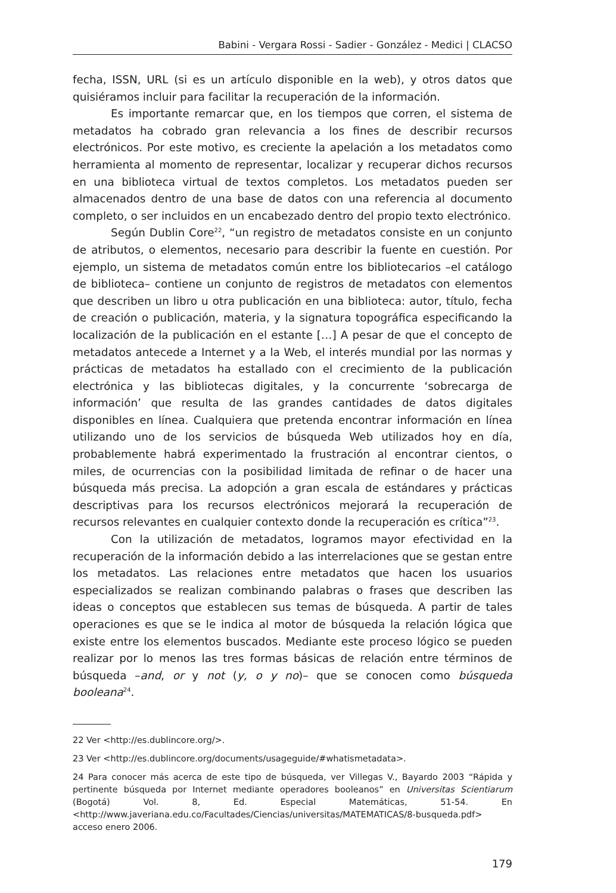Babini - Vergara Rossi - Sadier - González - Medici | CLACSO
fecha, ISSN, URL (si es un artículo disponible en la web), y otros datos que quisiéramos incluir para facilitar la recuperación de la información.
Es importante remarcar que, en los tiempos que corren, el sistema de metadatos ha cobrado gran relevancia a los fines de describir recursos electrónicos. Por este motivo, es creciente la apelación a los metadatos como herramienta al momento de representar, localizar y recuperar dichos recursos en una biblioteca virtual de textos completos. Los metadatos pueden ser almacenados dentro de una base de datos con una referencia al documento completo, o ser incluidos en un encabezado dentro del propio texto electrónico.
Según Dublin Core<sup>22</sup>, “un registro de metadatos consiste en un conjunto de atributos, o elementos, necesario para describir la fuente en cuestión. Por ejemplo, un sistema de metadatos común entre los bibliotecarios –el catálogo de biblioteca– contiene un conjunto de registros de metadatos con elementos que describen un libro u otra publicación en una biblioteca: autor, título, fecha de creación o publicación, materia, y la signatura topográfica especificando la localización de la publicación en el estante […] A pesar de que el concepto de metadatos antecede a Internet y a la Web, el interés mundial por las normas y prácticas de metadatos ha estallado con el crecimiento de la publicación electrónica y las bibliotecas digitales, y la concurrente ‘sobrecarga de información’ que resulta de las grandes cantidades de datos digitales disponibles en línea. Cualquiera que pretenda encontrar información en línea utilizando uno de los servicios de búsqueda Web utilizados hoy en día, probablemente habrá experimentado la frustración al encontrar cientos, o miles, de ocurrencias con la posibilidad limitada de refinar o de hacer una búsqueda más precisa. La adopción a gran escala de estándares y prácticas descriptivas para los recursos electrónicos mejorará la recuperación de recursos relevantes en cualquier contexto donde la recuperación es crítica”<sup>23</sup>.
Con la utilización de metadatos, logramos mayor efectividad en la recuperación de la información debido a las interrelaciones que se gestan entre los metadatos. Las relaciones entre metadatos que hacen los usuarios especializados se realizan combinando palabras o frases que describen las ideas o conceptos que establecen sus temas de búsqueda. A partir de tales operaciones es que se le indica al motor de búsqueda la relación lógica que existe entre los elementos buscados. Mediante este proceso lógico se pueden realizar por lo menos las tres formas básicas de relación entre términos de búsqueda –and, or y not (y, o y no)– que se conocen como búsqueda booleana<sup>24</sup>.
22 Ver <http://es.dublincore.org/>.
23 Ver <http://es.dublincore.org/documents/usageguide/#whatismetadata>.
24 Para conocer más acerca de este tipo de búsqueda, ver Villegas V., Bayardo 2003 “Rápida y pertinente búsqueda por Internet mediante operadores booleanos” en Universitas Scientiarum (Bogotá) Vol. 8, Ed. Especial Matemáticas, 51-54. En <http://www.javeriana.edu.co/Facultades/Ciencias/universitas/MATEMATICAS/8-busqueda.pdf> acceso enero 2006.
179